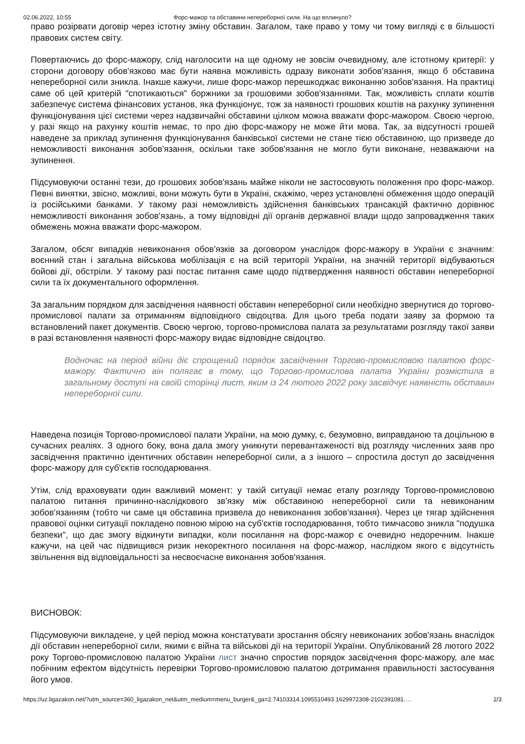02.06.2022, 10:55 Форс-мажор та обставини непереборної сили. На що вплинуло?
право розірвати договір через істотну зміну обставин. Загалом, таке право у тому чи тому вигляді є в більшості правових систем світу.
Повертаючись до форс-мажору, слід наголосити на ще одному не зовсім очевидному, але істотному критерії: у сторони договору обов'язково має бути наявна можливість одразу виконати зобов'язання, якщо б обставина непереборної сили зникла. Інакше кажучи, лише форс-мажор перешкоджає виконанню зобов'язання. На практиці саме об цей критерій "спотикаються" боржники за грошовими зобов'язаннями. Так, можливість сплати коштів забезпечує система фінансових установ, яка функціонує, тож за наявності грошових коштів на рахунку зупинення функціонування цієї системи через надзвичайні обставини цілком можна вважати форс-мажором. Своєю чергою, у разі якщо на рахунку коштів немає, то про дію форс-мажору не може йти мова. Так, за відсутності грошей наведене за приклад зупинення функціонування банківської системи не стане тією обставиною, що призведе до неможливості виконання зобов'язання, оскільки таке зобов'язання не могло бути виконане, незважаючи на зупинення.
Підсумовуючи останні тези, до грошових зобов'язань майже ніколи не застосовують положення про форс-мажор. Певні винятки, звісно, можливі, вони можуть бути в Україні, скажімо, через установлені обмеження щодо операцій із російськими банками. У такому разі неможливість здійснення банківських трансакцій фактично дорівнює неможливості виконання зобов'язань, а тому відповідні дії органів державної влади щодо запровадження таких обмежень можна вважати форс-мажором.
Загалом, обсяг випадків невиконання обов'язків за договором унаслідок форс-мажору в України є значним: воєнний стан і загальна військова мобілізація є на всій території України, на значній території відбуваються бойові дії, обстріли. У такому разі постає питання саме щодо підтвердження наявності обставин непереборної сили та їх документального оформлення.
За загальним порядком для засвідчення наявності обставин непереборної сили необхідно звернутися до торгово-промислової палати за отриманням відповідного свідоцтва. Для цього треба подати заяву за формою та встановлений пакет документів. Своєю чергою, торгово-промислова палата за результатами розгляду такої заяви в разі встановлення наявності форс-мажору видає відповідне свідоцтво.
Водночас на період війни діє спрощений порядок засвідчення Торгово-промисловою палатою форс-мажору. Фактично він полягає в тому, що Торгово-промислова палата України розмістила в загальному доступі на своїй сторінці лист, яким із 24 лютого 2022 року засвідчує наявність обставин непереборної сили.
Наведена позиція Торгово-промислової палати України, на мою думку, є, безумовно, виправданою та доцільною в сучасних реаліях. З одного боку, вона дала змогу уникнути перевантаженості від розгляду численних заяв про засвідчення практично ідентичних обставин непереборної сили, а з іншого – спростила доступ до засвідчення форс-мажору для суб'єктів господарювання.
Утім, слід враховувати один важливий момент: у такій ситуації немає етапу розгляду Торгово-промисловою палатою питання причинно-наслідкового зв'язку між обставиною непереборної сили та невиконаним зобов'язанням (тобто чи саме ця обставина призвела до невиконання зобов'язання). Через це тягар здійснення правової оцінки ситуації покладено повною мірою на суб'єктів господарювання, тобто тимчасово зникла "подушка безпеки", що дає змогу відкинути випадки, коли посилання на форс-мажор є очевидно недоречним. Інакше кажучи, на цей час підвищився ризик некоректного посилання на форс-мажор, наслідком якого є відсутність звільнення від відповідальності за несвоєчасне виконання зобов'язання.
ВИСНОВОК:
Підсумовуючи викладене, у цей період можна констатувати зростання обсягу невиконаних зобов'язань внаслідок дії обставин непереборної сили, якими є війна та військові дії на території України. Опублікований 28 лютого 2022 року Торгово-промисловою палатою України лист значно спростив порядок засвідчення форс-мажору, але має побічним ефектом відсутність перевірки Торгово-промисловою палатою дотримання правильності застосування його умов.
https://uz.ligazakon.net/?utm_source=360_ligazakon_net&utm_medium=menu_burger&_ga=2.74103314.1095510493.1629972308-2102391081…. 2/3